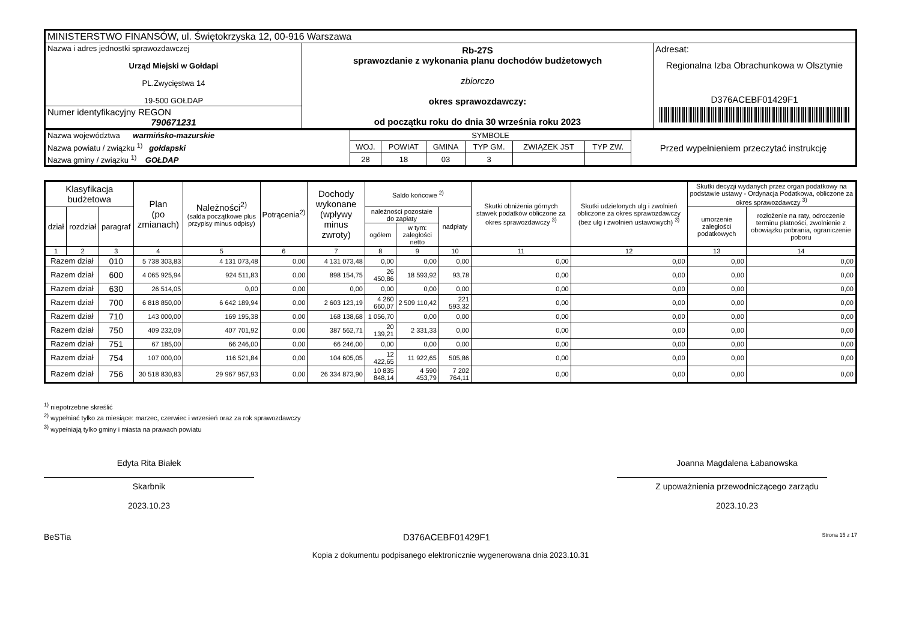| MINISTERSTWO FINANSÓW, ul. Świętokrzyska 12, 00-916 Warszawa | | |
| Nazwa i adres jednostki sprawozdawczej Urząd Miejski w Gołdapi PL.Zwycięstwa 14 19-500 GOŁDAP | Rb-27S sprawozdanie z wykonania planu dochodów budżetowych zbiorczo okres sprawozdawczy: od początku roku do dnia 30 września roku 2023 | Adresat: Regionalna Izba Obrachunkowa w Olsztynie D376ACEBF01429F1 |
| Numer identyfikacyjny REGON 790671231 | | |
| Nazwa województwa warmińsko-mazurskie | SYMBOLE | | | | | | Przed wypełnieniem przeczytać instrukcję |
| Nazwa powiatu / związku <sup>1)</sup> gołdapski | WOJ. | POWIAT | GMINA | TYP GM. | ZWIĄZEK JST | TYP ZW. | |
| Nazwa gminy / związku <sup>1)</sup> GOŁDAP | 28 | 18 | 03 | 3 | | | |
| Klasyfikacja budżetowa | | | Plan (po zmianach) | Należności<sup>2)</sup> (salda początkowe plus przypisy minus odpisy) | Potrącenia<sup>2)</sup> | Dochody wykonane (wpływy minus zwroty) | Saldo końcowe <sup>2)</sup> | | | Skutki obniżenia górnych stawek podatków obliczone za okres sprawozdawczy <sup>3)</sup> | Skutki udzielonych ulg i zwolnień obliczone za okres sprawozdawczy (bez ulg i zwolnień ustawowych) <sup>3)</sup> | Skutki decyzji wydanych przez organ podatkowy na podstawie ustawy - Ordynacja Podatkowa, obliczone za okres sprawozdawczy <sup>3)</sup> | |
| --- | --- | --- | --- | --- | --- | --- | --- | --- | --- | --- | --- | --- | --- |
| dział | rozdział | paragraf | | | | | należności pozostałe do zapłaty | | nadpłaty | | | umorzenie zaległości podatkowych | rozłożenie na raty, odroczenie terminu płatności, zwolnienie z obowiązku pobrania, ograniczenie poboru |
| | | | | | | | ogółem | w tym: zaległości netto | | | | | |
| 1 | 2 | 3 | 4 | 5 | 6 | 7 | 8 | 9 | 10 | 11 | 12 | 13 | 14 |
| Razem dział | | 010 | 5 738 303,83 | 4 131 073,48 | 0,00 | 4 131 073,48 | 0,00 | 0,00 | 0,00 | 0,00 | 0,00 | 0,00 | 0,00 |
| Razem dział | | 600 | 4 065 925,94 | 924 511,83 | 0,00 | 898 154,75 | 26 450,86 | 18 593,92 | 93,78 | 0,00 | 0,00 | 0,00 | 0,00 |
| Razem dział | | 630 | 26 514,05 | 0,00 | 0,00 | 0,00 | 0,00 | 0,00 | 0,00 | 0,00 | 0,00 | 0,00 | 0,00 |
| Razem dział | | 700 | 6 818 850,00 | 6 642 189,94 | 0,00 | 2 603 123,19 | 4 260 660,07 | 2 509 110,42 | 221 593,32 | 0,00 | 0,00 | 0,00 | 0,00 |
| Razem dział | | 710 | 143 000,00 | 169 195,38 | 0,00 | 168 138,68 | 1 056,70 | 0,00 | 0,00 | 0,00 | 0,00 | 0,00 | 0,00 |
| Razem dział | | 750 | 409 232,09 | 407 701,92 | 0,00 | 387 562,71 | 20 139,21 | 2 331,33 | 0,00 | 0,00 | 0,00 | 0,00 | 0,00 |
| Razem dział | | 751 | 67 185,00 | 66 246,00 | 0,00 | 66 246,00 | 0,00 | 0,00 | 0,00 | 0,00 | 0,00 | 0,00 | 0,00 |
| Razem dział | | 754 | 107 000,00 | 116 521,84 | 0,00 | 104 605,05 | 12 422,65 | 11 922,65 | 505,86 | 0,00 | 0,00 | 0,00 | 0,00 |
| Razem dział | | 756 | 30 518 830,83 | 29 967 957,93 | 0,00 | 26 334 873,90 | 10 835 848,14 | 4 590 453,79 | 7 202 764,11 | 0,00 | 0,00 | 0,00 | 0,00 |
<sup>1)</sup> niepotrzebne skreślić
<sup>2)</sup> wypełniać tylko za miesiące: marzec, czerwiec i wrzesień oraz za rok sprawozdawczy
<sup>3)</sup> wypełniają tylko gminy i miasta na prawach powiatu
Edyta Rita Białek
Skarbnik
2023.10.23
Joanna Magdalena Łabanowska
Z upoważnienia przewodniczącego zarządu
2023.10.23
BeSTia D376ACEBF01429F1 Strona 15 z 17
Kopia z dokumentu podpisanego elektronicznie wygenerowana dnia 2023.10.31